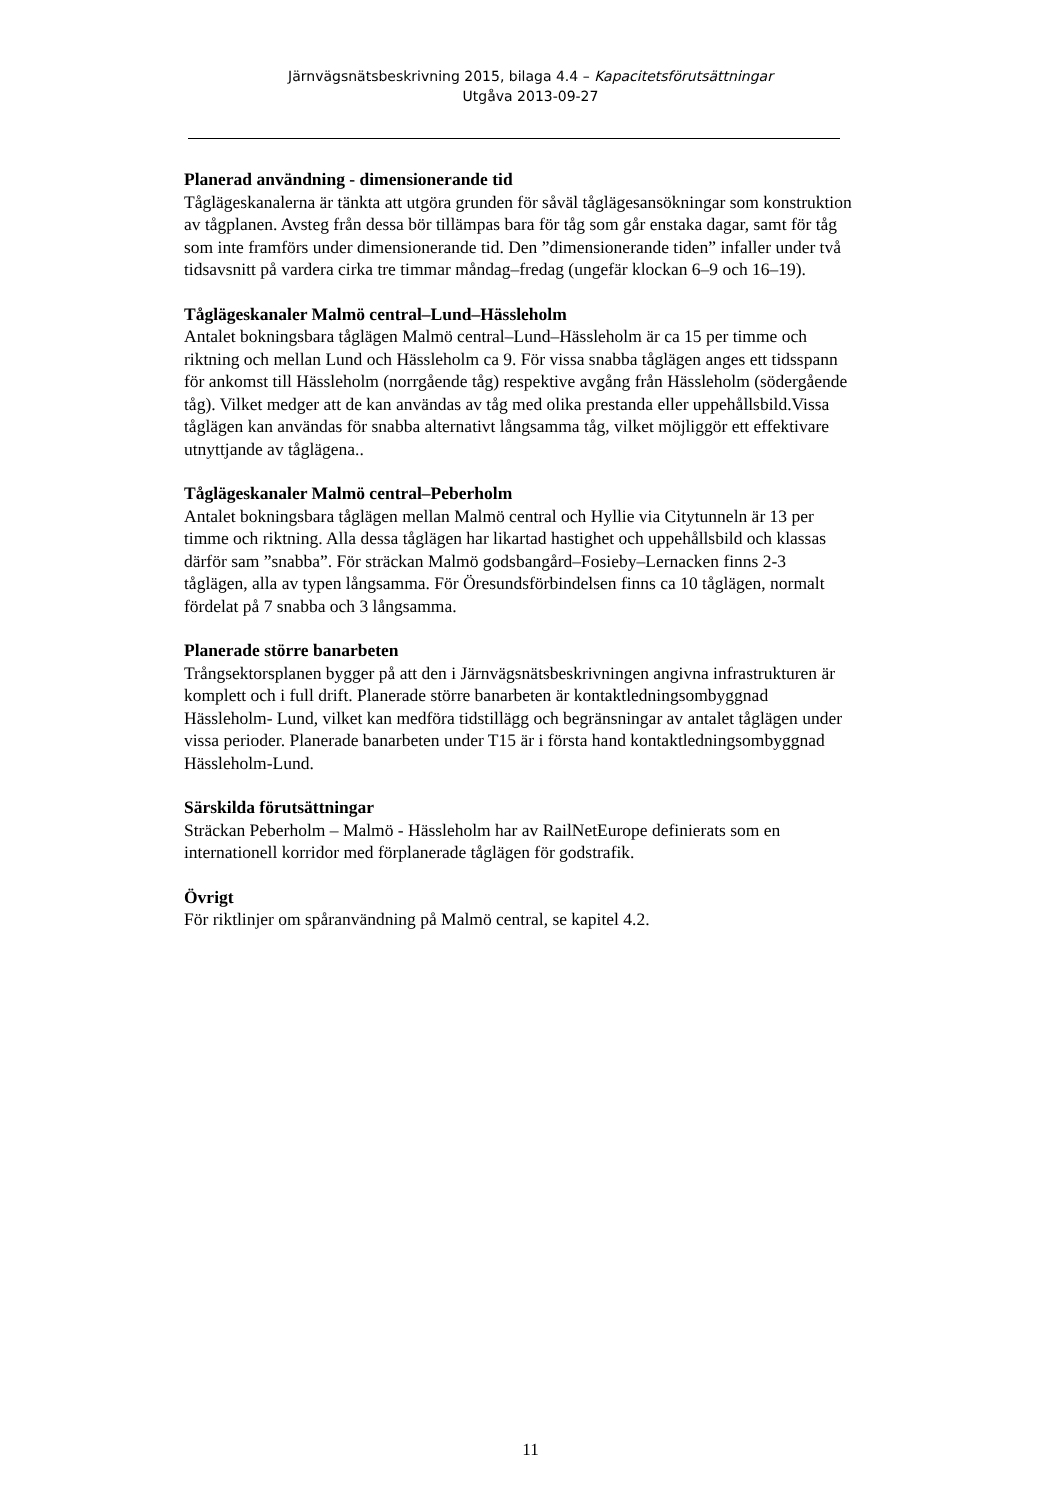Järnvägsnätsbeskrivning 2015, bilaga 4.4 – Kapacitetsförutsättningar
Utgåva 2013-09-27
Planerad användning - dimensionerande tid
Tåglägeskanalerna är tänkta att utgöra grunden för såväl tåglägesansökningar som konstruktion av tågplanen. Avsteg från dessa bör tillämpas bara för tåg som går enstaka dagar, samt för tåg som inte framförs under dimensionerande tid. Den ”dimensionerande tiden” infaller under två tidsavsnitt på vardera cirka tre timmar måndag–fredag (ungefär klockan 6–9 och 16–19).
Tåglägeskanaler Malmö central–Lund–Hässleholm
Antalet bokningsbara tåglägen Malmö central–Lund–Hässleholm är ca 15 per timme och riktning och mellan Lund och Hässleholm ca 9. För vissa snabba tåglägen anges ett tidsspann för ankomst till Hässleholm (norrgående tåg) respektive avgång från Hässleholm (södergående tåg). Vilket medger att de kan användas av tåg med olika prestanda eller uppehållsbild.Vissa tåglägen kan användas för snabba alternativt långsamma tåg, vilket möjliggör ett effektivare utnyttjande av tåglägena..
Tåglägeskanaler Malmö central–Peberholm
Antalet bokningsbara tåglägen mellan Malmö central och Hyllie via Citytunneln är 13 per timme och riktning. Alla dessa tåglägen har likartad hastighet och uppehållsbild och klassas därför sam ”snabba”. För sträckan Malmö godsbangård–Fosieby–Lernacken finns 2-3 tåglägen, alla av typen långsamma. För Öresundsförbindelsen finns ca 10 tåglägen, normalt fördelat på 7 snabba och 3 långsamma.
Planerade större banarbeten
Trångsektorsplanen bygger på att den i Järnvägsnätsbeskrivningen angivna infrastrukturen är komplett och i full drift. Planerade större banarbeten är kontaktledningsombyggnad Hässleholm- Lund, vilket kan medföra tidstillägg och begränsningar av antalet tåglägen under vissa perioder. Planerade banarbeten under T15 är i första hand kontaktledningsombyggnad Hässleholm-Lund.
Särskilda förutsättningar
Sträckan Peberholm – Malmö - Hässleholm har av RailNetEurope definierats som en internationell korridor med förplanerade tåglägen för godstrafik.
Övrigt
För riktlinjer om spåranvändning på Malmö central, se kapitel 4.2.
11